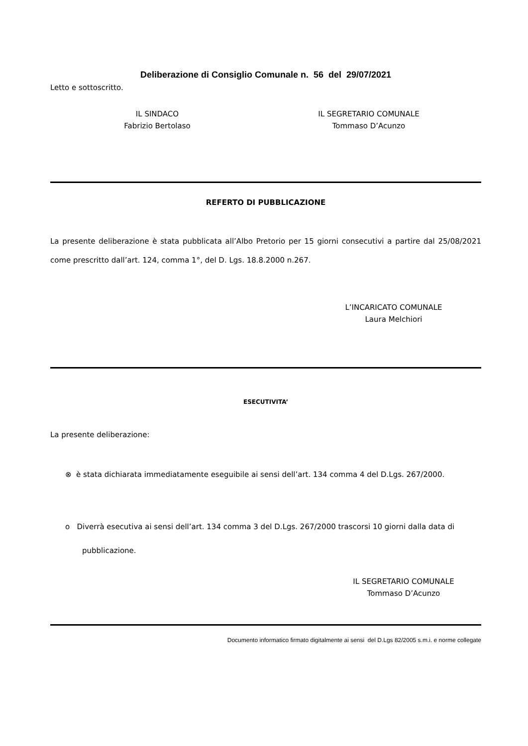Deliberazione di Consiglio Comunale n. 56 del 29/07/2021
Letto e sottoscritto.
IL SINDACO
Fabrizio Bertolaso
IL SEGRETARIO COMUNALE
Tommaso D’Acunzo
REFERTO DI PUBBLICAZIONE
La presente deliberazione è stata pubblicata all’Albo Pretorio per 15 giorni consecutivi a partire dal 25/08/2021 come prescritto dall’art. 124, comma 1°, del D. Lgs. 18.8.2000 n.267.
L’INCARICATO COMUNALE
Laura Melchiori
ESECUTIVITA’
La presente deliberazione:
⊗ è stata dichiarata immediatamente eseguibile ai sensi dell’art. 134 comma 4 del D.Lgs. 267/2000.
o Diverrà esecutiva ai sensi dell’art. 134 comma 3 del D.Lgs. 267/2000 trascorsi 10 giorni dalla data di pubblicazione.
IL SEGRETARIO COMUNALE
Tommaso D’Acunzo
Documento informatico firmato digitalmente ai sensi del D.Lgs 82/2005 s.m.i. e norme collegate